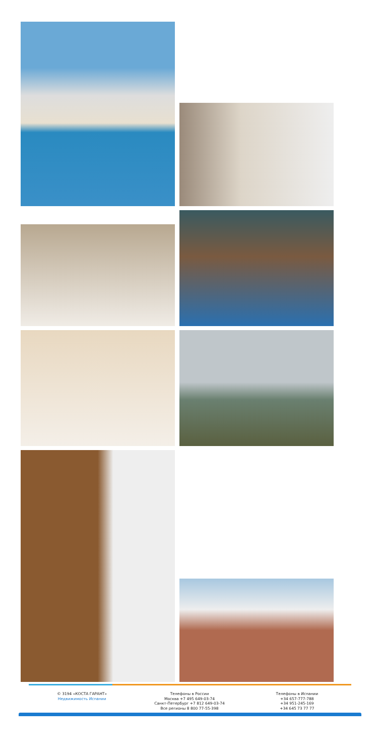© 3194 «КОСТА ГАРАНТ»
Недвижимость Испании
Телефоны в России
Москва +7 495 649-03-74
Санкт-Петербург +7 812 649-03-74
Все регионы 8 800 77-55-398
Телефоны в Испании
+34 657-777-788
+34 951-245-169
+34 645 73 77 77